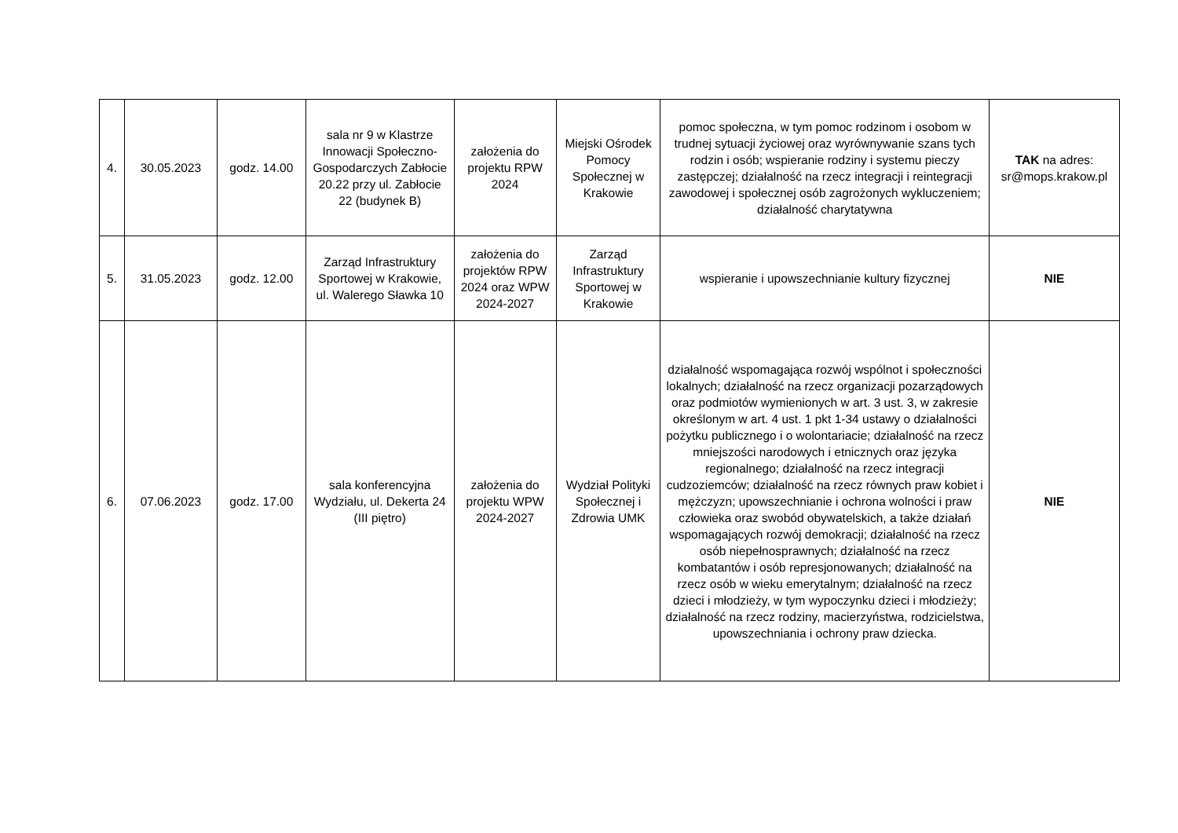| 4. | 30.05.2023 | godz. 14.00 | sala nr 9 w Klastrze Innowacji Społeczno-Gospodarczych Zabłocie 20.22 przy ul. Zabłocie 22 (budynek B) | założenia do projektu RPW 2024 | Miejski Ośrodek Pomocy Społecznej w Krakowie | pomoc społeczna, w tym pomoc rodzinom i osobom w trudnej sytuacji życiowej oraz wyrównywanie szans tych rodzin i osób; wspieranie rodziny i systemu pieczy zastępczej; działalność na rzecz integracji i reintegracji zawodowej i społecznej osób zagrożonych wykluczeniem; działalność charytatywna | TAK na adres: sr@mops.krakow.pl |
| 5. | 31.05.2023 | godz. 12.00 | Zarząd Infrastruktury Sportowej w Krakowie, ul. Walerego Sławka 10 | założenia do projektów RPW 2024 oraz WPW 2024-2027 | Zarząd Infrastruktury Sportowej w Krakowie | wspieranie i upowszechnianie kultury fizycznej | NIE |
| 6. | 07.06.2023 | godz. 17.00 | sala konferencyjna Wydziału, ul. Dekerta 24 (III piętro) | założenia do projektu WPW 2024-2027 | Wydział Polityki Społecznej i Zdrowia UMK | działalność wspomagająca rozwój wspólnot i społeczności lokalnych; działalność na rzecz organizacji pozarządowych oraz podmiotów wymienionych w art. 3 ust. 3, w zakresie określonym w art. 4 ust. 1 pkt 1-34 ustawy o działalności pożytku publicznego i o wolontariacie; działalność na rzecz mniejszości narodowych i etnicznych oraz języka regionalnego; działalność na rzecz integracji cudzoziemców; działalność na rzecz równych praw kobiet i mężczyzn; upowszechnianie i ochrona wolności i praw człowieka oraz swobód obywatelskich, a także działań wspomagających rozwój demokracji; działalność na rzecz osób niepełnosprawnych; działalność na rzecz kombatantów i osób represjonowanych; działalność na rzecz osób w wieku emerytalnym; działalność na rzecz dzieci i młodzieży, w tym wypoczynku dzieci i młodzieży; działalność na rzecz rodziny, macierzyństwa, rodzicielstwa, upowszechniania i ochrony praw dziecka. | NIE |